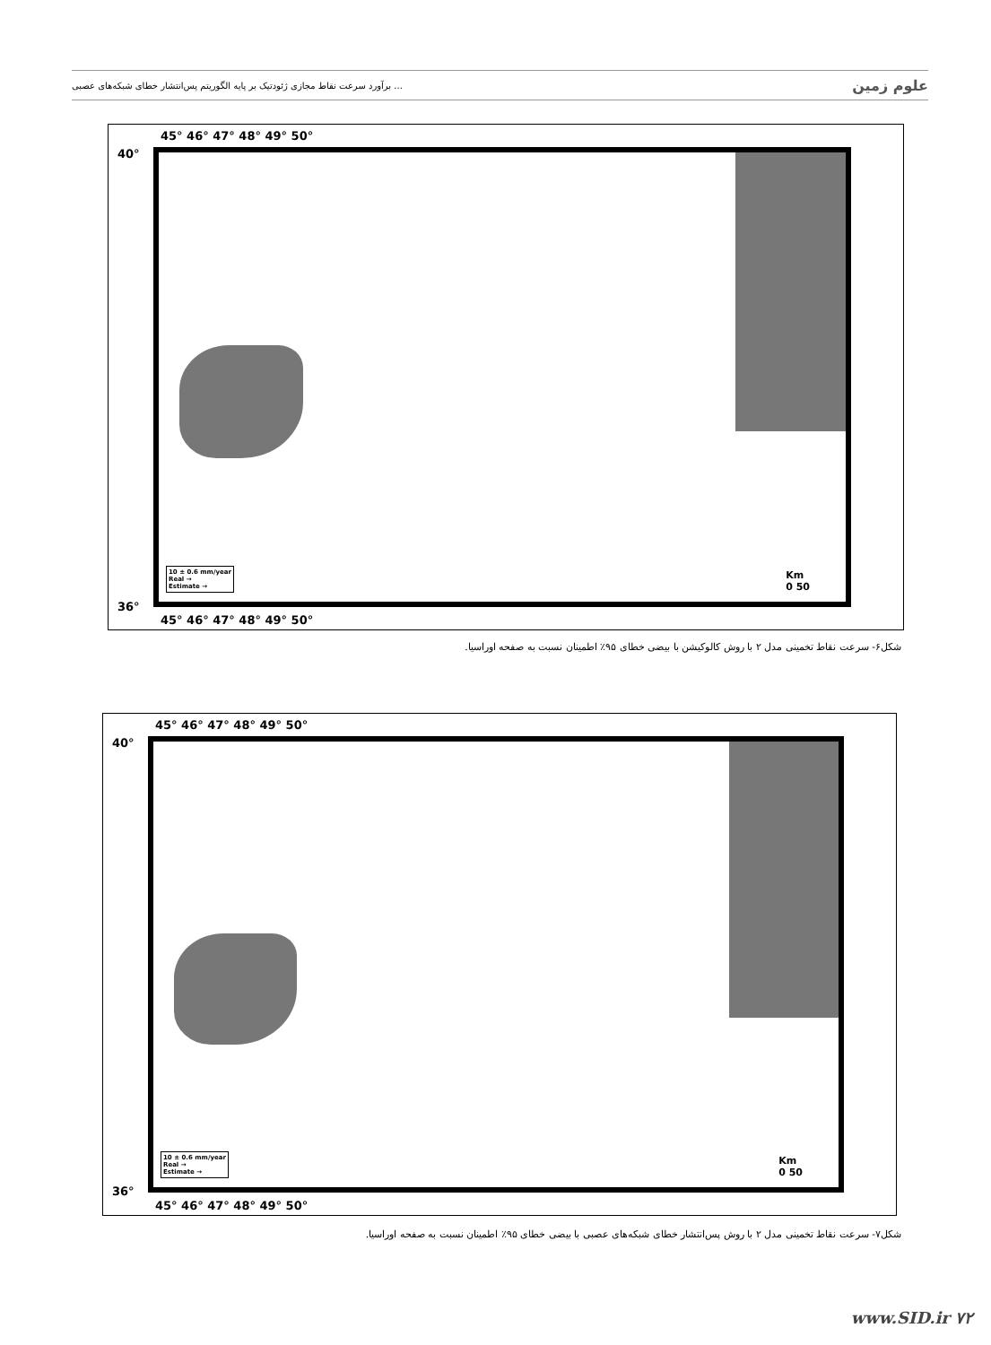برآورد سرعت نقاط مجازی ژئودتیک بر پایه الگوریتم پس‌انتشار خطای شبکه‌های عصبی ... علوم زمین
45° 46° 47° 48° 49° 50°
40°
36°
10 ± 0.6 mm/year
Real →
Estimate →
Km
0 50
45° 46° 47° 48° 49° 50°
شکل۶- سرعت نقاط تخمینی مدل ۲ با روش کالوکیشن با بیضی خطای ۹۵٪ اطمینان نسبت به صفحه اوراسیا.
45° 46° 47° 48° 49° 50°
40°
36°
10 ± 0.6 mm/year
Real →
Estimate →
Km
0 50
45° 46° 47° 48° 49° 50°
شکل۷- سرعت نقاط تخمینی مدل ۲ با روش پس‌انتشار خطای شبکه‌های عصبی با بیضی خطای ۹۵٪ اطمینان نسبت به صفحه اوراسیا.
www.SID.ir ۷۲